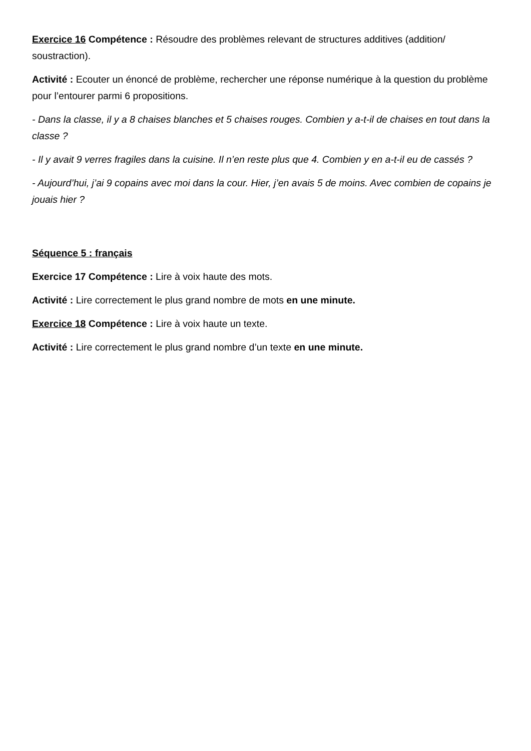Exercice 16 Compétence : Résoudre des problèmes relevant de structures additives (addition/ soustraction).
Activité : Ecouter un énoncé de problème, rechercher une réponse numérique à la question du problème pour l’entourer parmi 6 propositions.
- Dans la classe, il y a 8 chaises blanches et 5 chaises rouges. Combien y a-t-il de chaises en tout dans la classe ?
- Il y avait 9 verres fragiles dans la cuisine. Il n’en reste plus que 4. Combien y en a-t-il eu de cassés ?
- Aujourd’hui, j’ai 9 copains avec moi dans la cour. Hier, j’en avais 5 de moins. Avec combien de copains je jouais hier ?
Séquence 5 : français
Exercice 17 Compétence : Lire à voix haute des mots.
Activité : Lire correctement le plus grand nombre de mots en une minute.
Exercice 18 Compétence : Lire à voix haute un texte.
Activité : Lire correctement le plus grand nombre d’un texte en une minute.